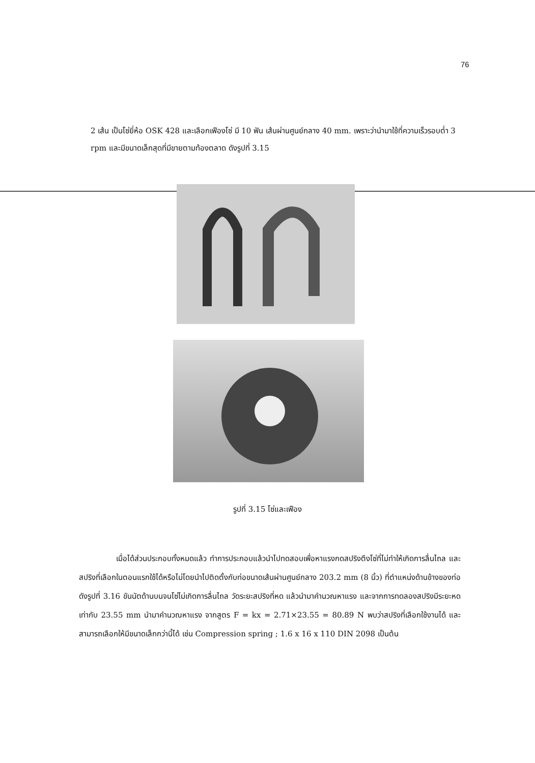76
2 เส้น เป็นโซ่ยี่ห้อ OSK 428 และเลือกเฟืองโซ่ มี 10 ฟัน เส้นผ่านศูนย์กลาง 40 mm. เพราะว่านำมาใช้ที่ความเร็วรอบต่ำ 3 rpm และมีขนาดเล็กสุดที่มีขายตามท้องตลาด ดังรูปที่ 3.15
รูปที่ 3.15 โซ่และเฟือง
เมื่อได้ส่วนประกอบทั้งหมดแล้ว ทำการประกอบแล้วนำไปทดสอบเพื่อหาแรงกดสปริงตึงโซ่ที่ไม่ทำให้เกิดการลื่นไถล และสปริงที่เลือกในตอนแรกใช้ได้หรือไม่โดยนำไปติดตั้งกับท่อขนาดเส้นผ่านศูนย์กลาง 203.2 mm (8 นิ้ว) ที่ตำแหน่งด้านข้างของท่อดังรูปที่ 3.16 ขันนัตด้านบนจนโซ่ไม่เกิดการลื่นไถล วัดระยะสปริงที่หด แล้วนำมาคำนวณหาแรง และจากการทดลองสปริงมีระยะหดเท่ากับ 23.55 mm นำมาคำนวณหาแรง จากสูตร F = kx = 2.71×23.55 = 80.89 N พบว่าสปริงที่เลือกใช้งานได้ และสามารถเลือกให้มีขนาดเล็กกว่านี้ได้ เช่น Compression spring ; 1.6 x 16 x 110 DIN 2098 เป็นต้น